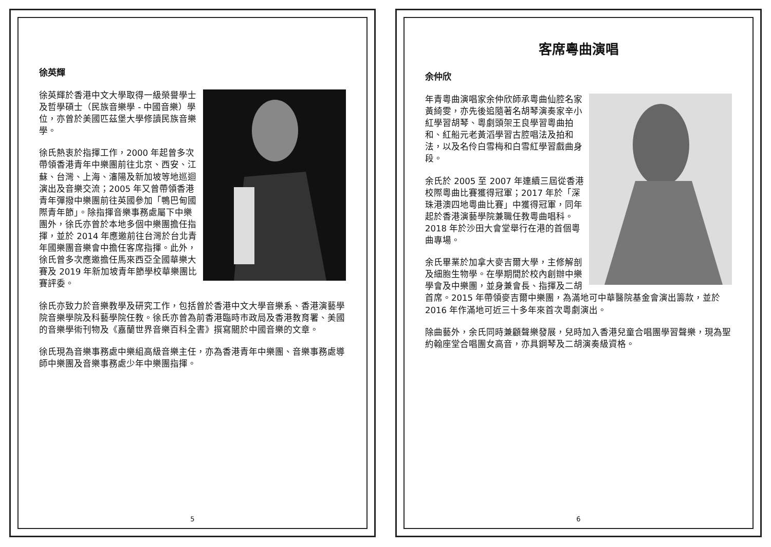徐英輝
徐英輝於香港中文大學取得一級榮譽學士及哲學碩士（民族音樂學 - 中國音樂）學位，亦曾於美國匹茲堡大學修讀民族音樂學。
徐氏熱衷於指揮工作，2000 年起曾多次帶領香港青年中樂團前往北京、西安、江蘇、台灣、上海、瀋陽及新加坡等地巡迴演出及音樂交流；2005 年又曾帶領香港青年彈撥中樂團前往英國參加「鴨巴甸國際青年節」。除指揮音樂事務處屬下中樂團外，徐氏亦曾於本地多個中樂團擔任指揮，並於 2014 年應邀前往台灣於台北青年國樂團音樂會中擔任客席指揮。此外，徐氏曾多次應邀擔任馬來西亞全國華樂大賽及 2019 年新加坡青年節學校華樂團比賽評委。
徐氏亦致力於音樂教學及研究工作，包括曾於香港中文大學音樂系、香港演藝學院音樂學院及科藝學院任教。徐氏亦曾為前香港臨時市政局及香港教育署、美國的音樂學術刊物及《嘉蘭世界音樂百科全書》撰寫關於中國音樂的文章。
徐氏現為音樂事務處中樂組高級音樂主任，亦為香港青年中樂團、音樂事務處導師中樂團及音樂事務處少年中樂團指揮。
5
客席粵曲演唱
余仲欣
年青粵曲演唱家余仲欣師承粵曲仙腔名家黃綺雯，亦先後追隨著名胡琴演奏家辛小紅學習胡琴、粵劇頭架王良學習粵曲拍和、紅船元老黃滔學習古腔唱法及拍和法，以及名伶白雪梅和白雪紅學習戲曲身段。
余氏於 2005 至 2007 年連續三屆從香港校際粵曲比賽獲得冠軍；2017 年於「深珠港澳四地粵曲比賽」中獲得冠軍，同年起於香港演藝學院兼職任教粵曲唱科。2018 年於沙田大會堂舉行在港的首個粵曲專場。
余氏畢業於加拿大麥吉爾大學，主修解剖及細胞生物學。在學期間於校內創辦中樂學會及中樂團，並身兼會長、指揮及二胡首席。2015 年帶領麥吉爾中樂團，為滿地可中華醫院基金會演出籌款，並於 2016 年作滿地可近三十多年來首次粵劇演出。
除曲藝外，余氏同時兼顧聲樂發展，兒時加入香港兒童合唱團學習聲樂，現為聖約翰座堂合唱團女高音，亦具鋼琴及二胡演奏級資格。
6